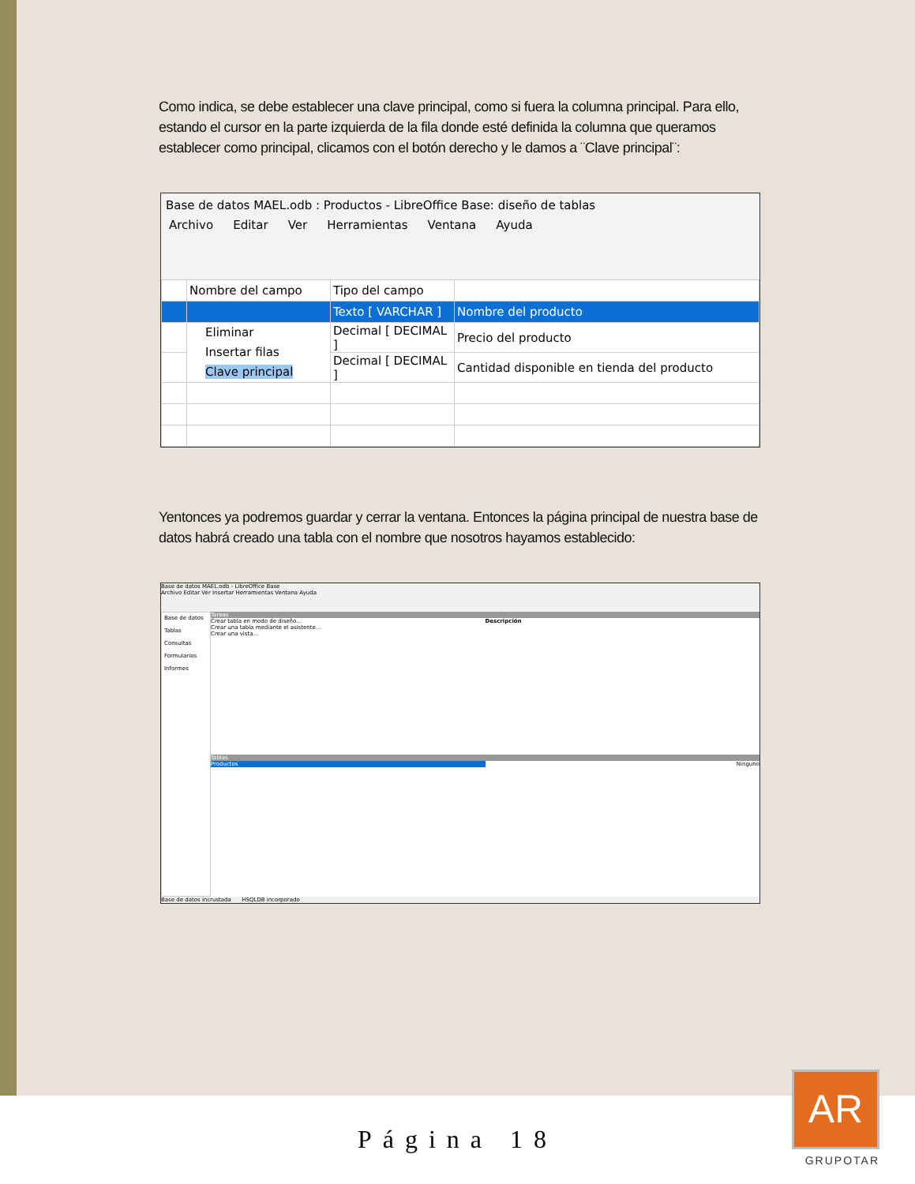Como indica, se debe establecer una clave principal, como si fuera la columna principal. Para ello, estando el cursor en la parte izquierda de la fila donde esté definida la columna que queramos establecer como principal, clicamos con el botón derecho y le damos a ¨Clave principal¨:
Base de datos MAEL.odb : Productos - LibreOffice Base: diseño de tablas
Archivo Editar Ver Herramientas Ventana Ayuda
| | Nombre del campo | Tipo del campo | |
| | | Texto [ VARCHAR ] | Nombre del producto |
| | Eliminar Insertar filas Clave principal | Decimal [ DECIMAL ] | Precio del producto |
| | | Decimal [ DECIMAL ] | Cantidad disponible en tienda del producto |
Yentonces ya podremos guardar y cerrar la ventana. Entonces la página principal de nuestra base de datos habrá creado una tabla con el nombre que nosotros hayamos establecido:
Base de datos MAEL.odb - LibreOffice Base
Archivo Editar Ver Insertar Herramientas Ventana Ayuda
Base de datos
Tablas
Consultas
Formularios
Informes
Tareas
Crear tabla en modo de diseño...
Crear una tabla mediante el asistente...
Crear una vista...
Descripción
Tablas
Productos Ninguno
Base de datos incrustada HSQLDB incorporado
Página 18
AR
GRUPOTAR